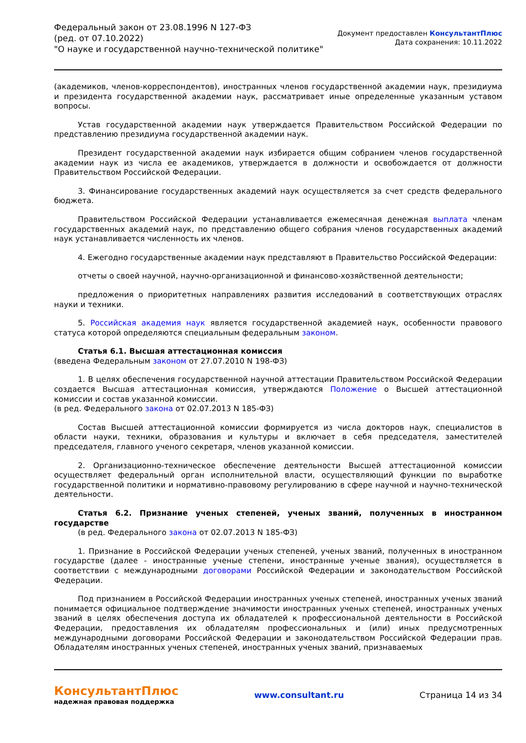Федеральный закон от 23.08.1996 N 127-ФЗ
(ред. от 07.10.2022)
"О науке и государственной научно-технической политике"
Документ предоставлен КонсультантПлюс
Дата сохранения: 10.11.2022
(академиков, членов-корреспондентов), иностранных членов государственной академии наук, президиума и президента государственной академии наук, рассматривает иные определенные указанным уставом вопросы.
Устав государственной академии наук утверждается Правительством Российской Федерации по представлению президиума государственной академии наук.
Президент государственной академии наук избирается общим собранием членов государственной академии наук из числа ее академиков, утверждается в должности и освобождается от должности Правительством Российской Федерации.
3. Финансирование государственных академий наук осуществляется за счет средств федерального бюджета.
Правительством Российской Федерации устанавливается ежемесячная денежная выплата членам государственных академий наук, по представлению общего собрания членов государственных академий наук устанавливается численность их членов.
4. Ежегодно государственные академии наук представляют в Правительство Российской Федерации:
отчеты о своей научной, научно-организационной и финансово-хозяйственной деятельности;
предложения о приоритетных направлениях развития исследований в соответствующих отраслях науки и техники.
5. Российская академия наук является государственной академией наук, особенности правового статуса которой определяются специальным федеральным законом.
Статья 6.1. Высшая аттестационная комиссия
(введена Федеральным законом от 27.07.2010 N 198-ФЗ)
1. В целях обеспечения государственной научной аттестации Правительством Российской Федерации создается Высшая аттестационная комиссия, утверждаются Положение о Высшей аттестационной комиссии и состав указанной комиссии.
(в ред. Федерального закона от 02.07.2013 N 185-ФЗ)
Состав Высшей аттестационной комиссии формируется из числа докторов наук, специалистов в области науки, техники, образования и культуры и включает в себя председателя, заместителей председателя, главного ученого секретаря, членов указанной комиссии.
2. Организационно-техническое обеспечение деятельности Высшей аттестационной комиссии осуществляет федеральный орган исполнительной власти, осуществляющий функции по выработке государственной политики и нормативно-правовому регулированию в сфере научной и научно-технической деятельности.
Статья 6.2. Признание ученых степеней, ученых званий, полученных в иностранном государстве
(в ред. Федерального закона от 02.07.2013 N 185-ФЗ)
1. Признание в Российской Федерации ученых степеней, ученых званий, полученных в иностранном государстве (далее - иностранные ученые степени, иностранные ученые звания), осуществляется в соответствии с международными договорами Российской Федерации и законодательством Российской Федерации.
Под признанием в Российской Федерации иностранных ученых степеней, иностранных ученых званий понимается официальное подтверждение значимости иностранных ученых степеней, иностранных ученых званий в целях обеспечения доступа их обладателей к профессиональной деятельности в Российской Федерации, предоставления их обладателям профессиональных и (или) иных предусмотренных международными договорами Российской Федерации и законодательством Российской Федерации прав. Обладателям иностранных ученых степеней, иностранных ученых званий, признаваемых
КонсультантПлюс
надежная правовая поддержка
www.consultant.ru Страница 14 из 34